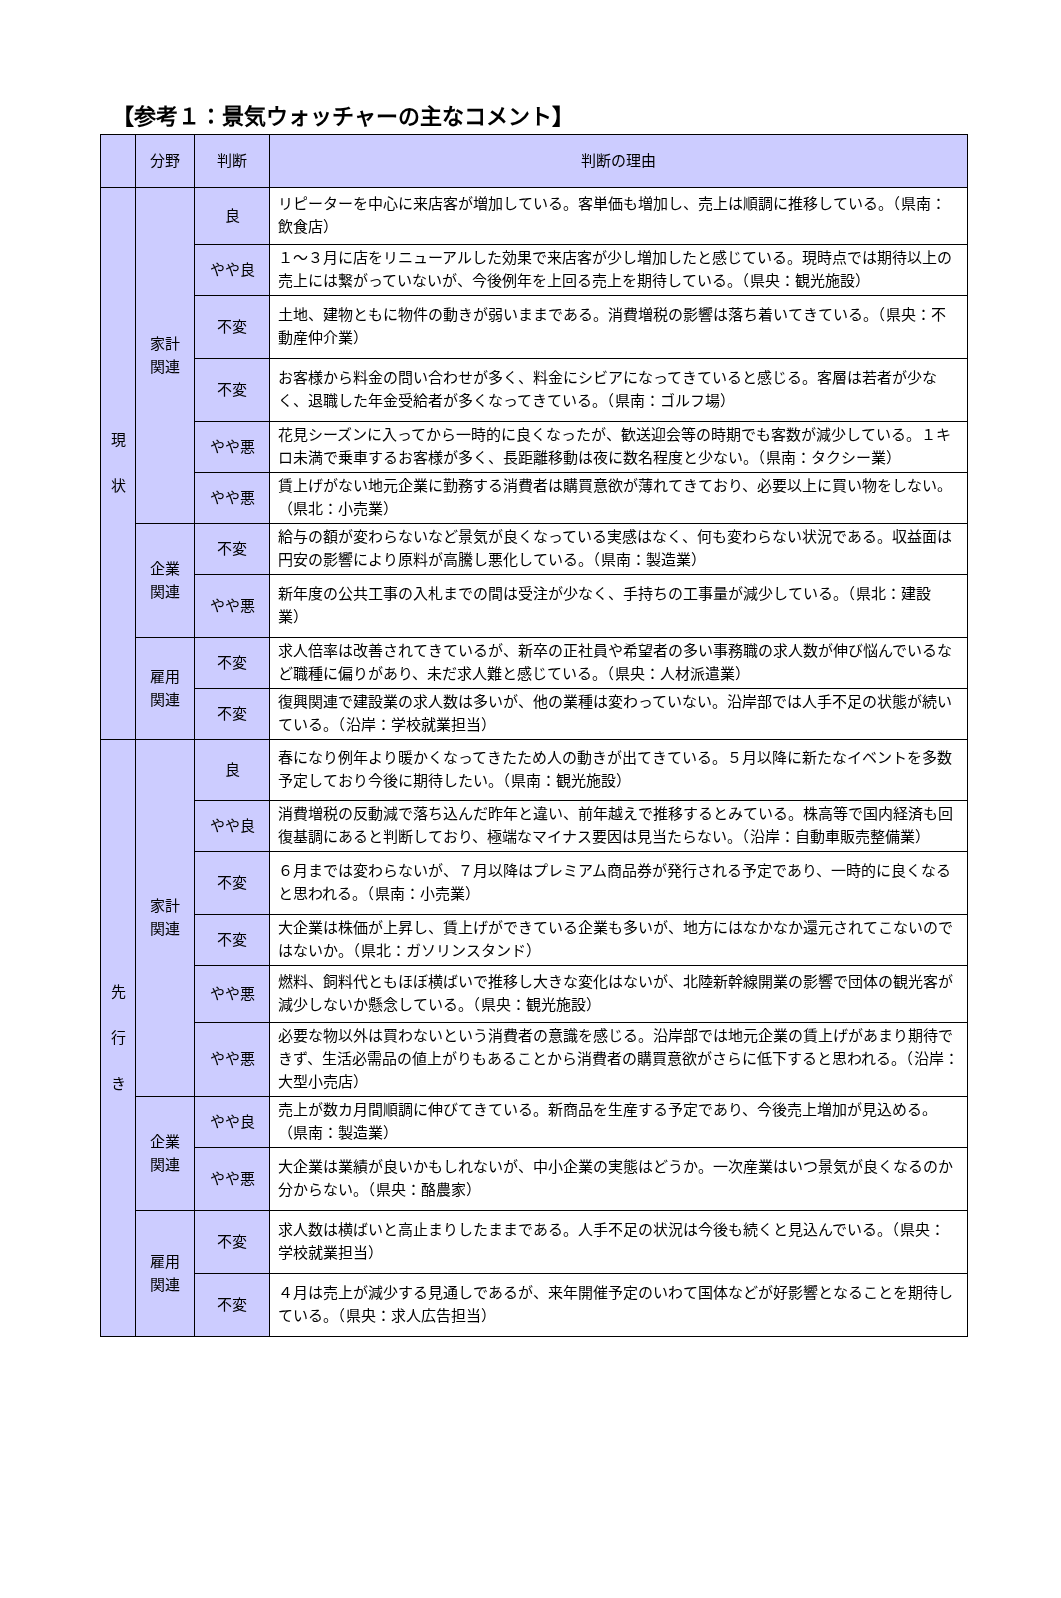【参考１：景気ウォッチャーの主なコメント】
| | 分野 | 判断 | 判断の理由 |
| --- | --- | --- | --- |
| 現 状 | 家計 関連 | 良 | リピーターを中心に来店客が増加している。客単価も増加し、売上は順調に推移している。（県南：飲食店） |
| | | やや良 | １～３月に店をリニューアルした効果で来店客が少し増加したと感じている。現時点では期待以上の売上には繋がっていないが、今後例年を上回る売上を期待している。（県央：観光施設） |
| | | 不変 | 土地、建物ともに物件の動きが弱いままである。消費増税の影響は落ち着いてきている。（県央：不動産仲介業） |
| | | 不変 | お客様から料金の問い合わせが多く、料金にシビアになってきていると感じる。客層は若者が少なく、退職した年金受給者が多くなってきている。（県南：ゴルフ場） |
| | | やや悪 | 花見シーズンに入ってから一時的に良くなったが、歓送迎会等の時期でも客数が減少している。１キロ未満で乗車するお客様が多く、長距離移動は夜に数名程度と少ない。（県南：タクシー業） |
| | | やや悪 | 賃上げがない地元企業に勤務する消費者は購買意欲が薄れてきており、必要以上に買い物をしない。（県北：小売業） |
| | 企業 関連 | 不変 | 給与の額が変わらないなど景気が良くなっている実感はなく、何も変わらない状況である。収益面は円安の影響により原料が高騰し悪化している。（県南：製造業） |
| | | やや悪 | 新年度の公共工事の入札までの間は受注が少なく、手持ちの工事量が減少している。（県北：建設業） |
| | 雇用 関連 | 不変 | 求人倍率は改善されてきているが、新卒の正社員や希望者の多い事務職の求人数が伸び悩んでいるなど職種に偏りがあり、未だ求人難と感じている。（県央：人材派遣業） |
| | | 不変 | 復興関連で建設業の求人数は多いが、他の業種は変わっていない。沿岸部では人手不足の状態が続いている。（沿岸：学校就業担当） |
| 先 行 き | 家計 関連 | 良 | 春になり例年より暖かくなってきたため人の動きが出てきている。５月以降に新たなイベントを多数予定しており今後に期待したい。（県南：観光施設） |
| | | やや良 | 消費増税の反動減で落ち込んだ昨年と違い、前年越えで推移するとみている。株高等で国内経済も回復基調にあると判断しており、極端なマイナス要因は見当たらない。（沿岸：自動車販売整備業） |
| | | 不変 | ６月までは変わらないが、７月以降はプレミアム商品券が発行される予定であり、一時的に良くなると思われる。（県南：小売業） |
| | | 不変 | 大企業は株価が上昇し、賃上げができている企業も多いが、地方にはなかなか還元されてこないのではないか。（県北：ガソリンスタンド） |
| | | やや悪 | 燃料、飼料代ともほぼ横ばいで推移し大きな変化はないが、北陸新幹線開業の影響で団体の観光客が減少しないか懸念している。（県央：観光施設） |
| | | やや悪 | 必要な物以外は買わないという消費者の意識を感じる。沿岸部では地元企業の賃上げがあまり期待できず、生活必需品の値上がりもあることから消費者の購買意欲がさらに低下すると思われる。（沿岸：大型小売店） |
| | 企業 関連 | やや良 | 売上が数カ月間順調に伸びてきている。新商品を生産する予定であり、今後売上増加が見込める。（県南：製造業） |
| | | やや悪 | 大企業は業績が良いかもしれないが、中小企業の実態はどうか。一次産業はいつ景気が良くなるのか分からない。（県央：酪農家） |
| | 雇用 関連 | 不変 | 求人数は横ばいと高止まりしたままである。人手不足の状況は今後も続くと見込んでいる。（県央：学校就業担当） |
| | | 不変 | ４月は売上が減少する見通しであるが、来年開催予定のいわて国体などが好影響となることを期待している。（県央：求人広告担当） |